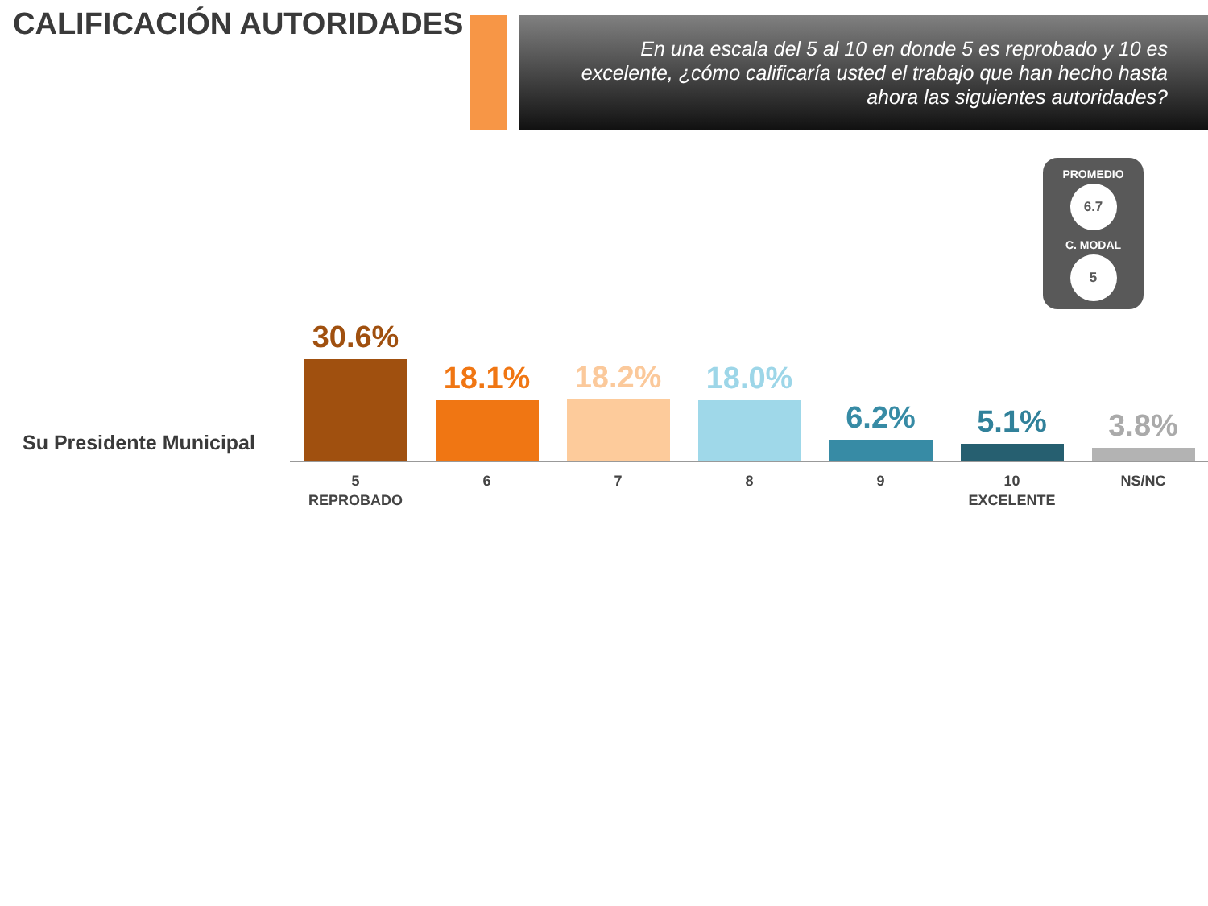CALIFICACIÓN AUTORIDADES
En una escala del 5 al 10 en donde 5 es reprobado y 10 es excelente, ¿cómo calificaría usted el trabajo que han hecho hasta ahora las siguientes autoridades?
PROMEDIO
6.7
C. MODAL
5
Su Presidente Municipal
30.6% 18.1% 18.2% 18.0% 6.2% 5.1% 3.8%
5
REPROBADO
6 7 8 9 10
EXCELENTE
NS/NC